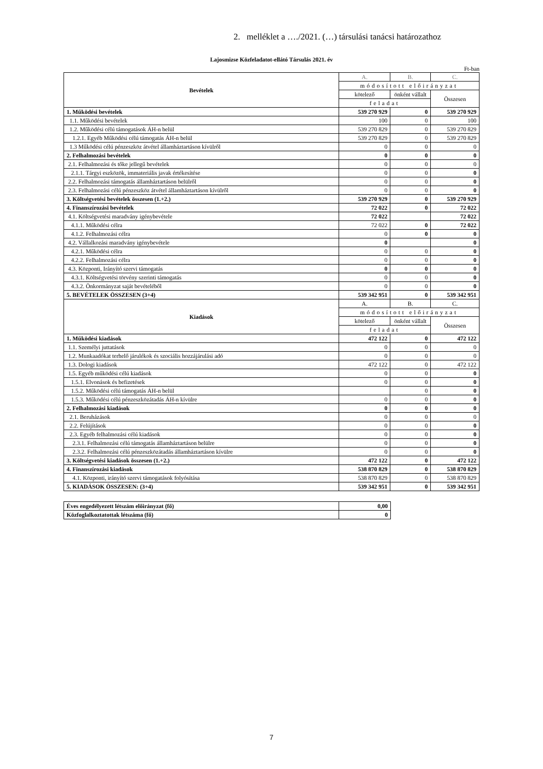2. melléklet a …./2021. (…) társulási tanácsi határozathoz
Lajosmizse Közfeladatot-ellátó Társulás 2021. év
Ft-ban
| Bevételek | A. | B. | C. |
| | módosított előirányzat | | |
| | kötelező | önként vállalt | Összesen |
| | feladat | | |
| 1. Működési bevételek | 539 270 929 | 0 | 539 270 929 |
| 1.1. Működési bevételek | 100 | 0 | 100 |
| 1.2. Működési célú támogatások ÁH-n belül | 539 270 829 | 0 | 539 270 829 |
| 1.2.1. Egyéb Működési célú támogatás ÁH-n belül | 539 270 829 | 0 | 539 270 829 |
| 1.3 Működési célú pénzeszköz átvétel államháztartáson kívülről | 0 | 0 | 0 |
| 2. Felhalmozási bevételek | 0 | 0 | 0 |
| 2.1. Felhalmozási és tőke jellegű bevételek | 0 | 0 | 0 |
| 2.1.1. Tárgyi eszközök, immateriális javak értékesítése | 0 | 0 | 0 |
| 2.2. Felhalmozási támogatás államháztartáson belülről | 0 | 0 | 0 |
| 2.3. Felhalmozási célú pénzeszköz átvétel államháztartáson kívülről | 0 | 0 | 0 |
| 3. Költségvetési bevételek összesen (1.+2.) | 539 270 929 | 0 | 539 270 929 |
| 4. Finanszírozási bevételek | 72 022 | 0 | 72 022 |
| 4.1. Költségvetési maradvány igénybevétele | 72 022 | | 72 022 |
| 4.1.1. Működési célra | 72 022 | 0 | 72 022 |
| 4.1.2. Felhalmozási célra | 0 | 0 | 0 |
| 4.2. Vállalkozási maradvány igénybevétele | 0 | | 0 |
| 4.2.1. Működési célra | 0 | 0 | 0 |
| 4.2.2. Felhalmozási célra | 0 | 0 | 0 |
| 4.3. Központi, Irányító szervi támogatás | 0 | 0 | 0 |
| 4.3.1. Költségvetési törvény szerinti támogatás | 0 | 0 | 0 |
| 4.3.2. Önkormányzat saját bevételéből | 0 | 0 | 0 |
| 5. BEVÉTELEK ÖSSZESEN (3+4) | 539 342 951 | 0 | 539 342 951 |
| Kiadások | A. | B. | C. |
| | módosított előirányzat | | |
| | kötelező | önként vállalt | Összesen |
| | feladat | | |
| 1. Működési kiadások | 472 122 | 0 | 472 122 |
| 1.1. Személyi juttatások | 0 | 0 | 0 |
| 1.2. Munkaadókat terhelő járulékok és szociális hozzájárulási adó | 0 | 0 | 0 |
| 1.3. Dologi kiadások | 472 122 | 0 | 472 122 |
| 1.5. Egyéb működési célú kiadások | 0 | 0 | 0 |
| 1.5.1. Elvonások és befizetések | 0 | 0 | 0 |
| 1.5.2. Működési célú támogatás ÁH-n belül | | 0 | 0 |
| 1.5.3. Működési célú pénzeszközátadás ÁH-n kívülre | 0 | 0 | 0 |
| 2. Felhalmozási kiadások | 0 | 0 | 0 |
| 2.1. Beruházások | 0 | 0 | 0 |
| 2.2. Felújítások | 0 | 0 | 0 |
| 2.3. Egyéb felhalmozási célú kiadások | 0 | 0 | 0 |
| 2.3.1. Felhalmozási célú támogatás államháztartáson belülre | 0 | 0 | 0 |
| 2.3.2. Felhalmozási célú pénzeszközátadás államháztartáson kívülre | 0 | 0 | 0 |
| 3. Költségvetési kiadások összesen (1.+2.) | 472 122 | 0 | 472 122 |
| 4. Finanszírozási kiadások | 538 870 829 | 0 | 538 870 829 |
| 4.1. Központi, irányító szervi támogatások folyósítása | 538 870 829 | 0 | 538 870 829 |
| 5. KIADÁSOK ÖSSZESEN: (3+4) | 539 342 951 | 0 | 539 342 951 |
| Éves engedélyezett létszám előirányzat (fő) | 0,00 |
| Közfoglalkoztatottak létszáma (fő) | 0 |
7